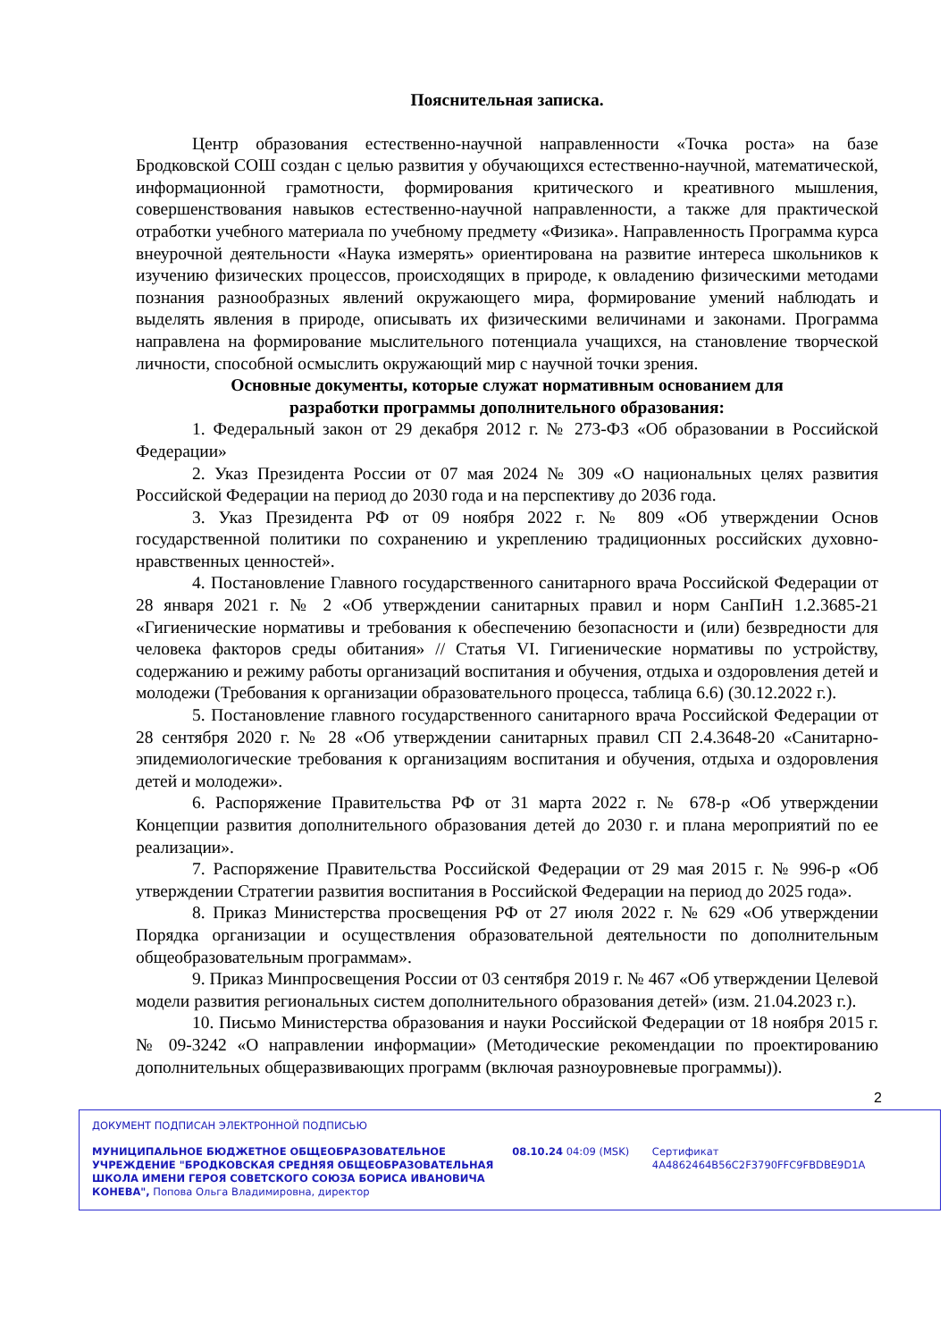Пояснительная записка.
Центр образования естественно-научной направленности «Точка роста» на базе Бродковской СОШ создан с целью развития у обучающихся естественно-научной, математической, информационной грамотности, формирования критического и креативного мышления, совершенствования навыков естественно-научной направленности, а также для практической отработки учебного материала по учебному предмету «Физика». Направленность Программа курса внеурочной деятельности «Наука измерять» ориентирована на развитие интереса школьников к изучению физических процессов, происходящих в природе, к овладению физическими методами познания разнообразных явлений окружающего мира, формирование умений наблюдать и выделять явления в природе, описывать их физическими величинами и законами. Программа направлена на формирование мыслительного потенциала учащихся, на становление творческой личности, способной осмыслить окружающий мир с научной точки зрения.
Основные документы, которые служат нормативным основанием для
разработки программы дополнительного образования:
1. Федеральный закон от 29 декабря 2012 г. № 273-ФЗ «Об образовании в Российской Федерации»
2. Указ Президента России от 07 мая 2024 № 309 «О национальных целях развития Российской Федерации на период до 2030 года и на перспективу до 2036 года.
3. Указ Президента РФ от 09 ноября 2022 г. № 809 «Об утверждении Основ государственной политики по сохранению и укреплению традиционных российских духовно-нравственных ценностей».
4. Постановление Главного государственного санитарного врача Российской Федерации от 28 января 2021 г. № 2 «Об утверждении санитарных правил и норм СанПиН 1.2.3685-21 «Гигиенические нормативы и требования к обеспечению безопасности и (или) безвредности для человека факторов среды обитания» // Статья VI. Гигиенические нормативы по устройству, содержанию и режиму работы организаций воспитания и обучения, отдыха и оздоровления детей и молодежи (Требования к организации образовательного процесса, таблица 6.6) (30.12.2022 г.).
5. Постановление главного государственного санитарного врача Российской Федерации от 28 сентября 2020 г. № 28 «Об утверждении санитарных правил СП 2.4.3648-20 «Санитарно-эпидемиологические требования к организациям воспитания и обучения, отдыха и оздоровления детей и молодежи».
6. Распоряжение Правительства РФ от 31 марта 2022 г. № 678-р «Об утверждении Концепции развития дополнительного образования детей до 2030 г. и плана мероприятий по ее реализации».
7. Распоряжение Правительства Российской Федерации от 29 мая 2015 г. № 996-р «Об утверждении Стратегии развития воспитания в Российской Федерации на период до 2025 года».
8. Приказ Министерства просвещения РФ от 27 июля 2022 г. № 629 «Об утверждении Порядка организации и осуществления образовательной деятельности по дополнительным общеобразовательным программам».
9. Приказ Минпросвещения России от 03 сентября 2019 г. № 467 «Об утверждении Целевой модели развития региональных систем дополнительного образования детей» (изм. 21.04.2023 г.).
10. Письмо Министерства образования и науки Российской Федерации от 18 ноября 2015 г. № 09-3242 «О направлении информации» (Методические рекомендации по проектированию дополнительных общеразвивающих программ (включая разноуровневые программы)).
2
ДОКУМЕНТ ПОДПИСАН ЭЛЕКТРОННОЙ ПОДПИСЬЮ
МУНИЦИПАЛЬНОЕ БЮДЖЕТНОЕ ОБЩЕОБРАЗОВАТЕЛЬНОЕ УЧРЕЖДЕНИЕ "БРОДКОВСКАЯ СРЕДНЯЯ ОБЩЕОБРАЗОВАТЕЛЬНАЯ ШКОЛА ИМЕНИ ГЕРОЯ СОВЕТСКОГО СОЮЗА БОРИСА ИВАНОВИЧА КОНЕВА", Попова Ольга Владимировна, директор
08.10.24 04:09 (MSK) Сертификат 4A4862464B56C2F3790FFC9FBDBE9D1A